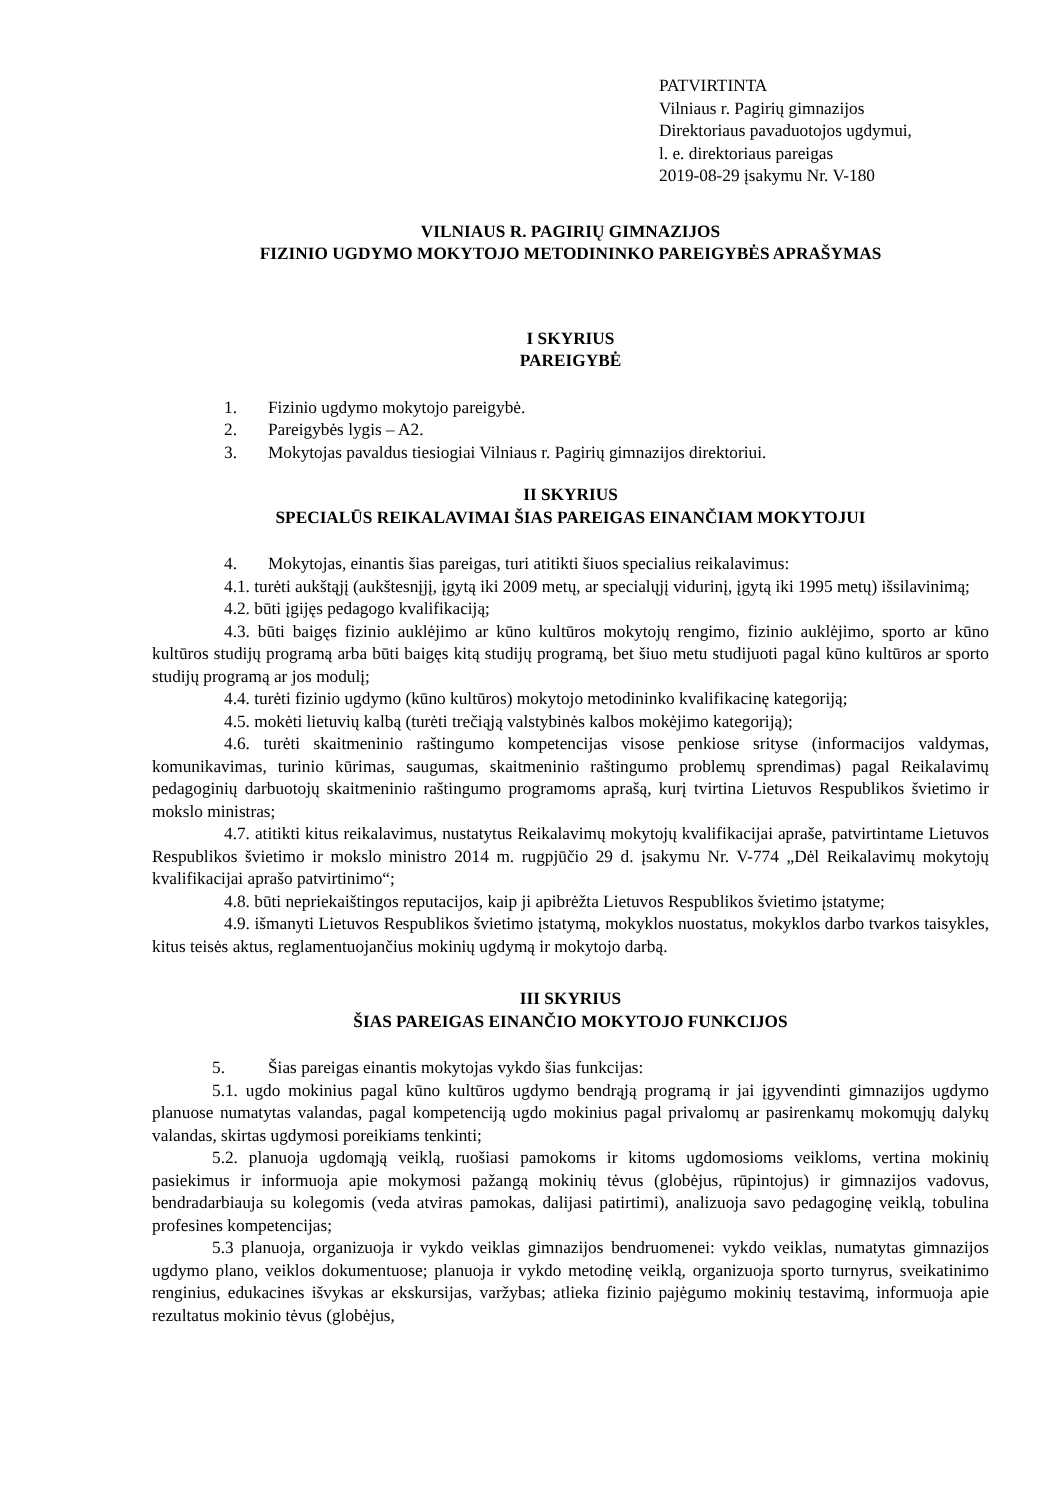PATVIRTINTA
Vilniaus r. Pagirių gimnazijos
Direktoriaus pavaduotojos ugdymui,
l. e. direktoriaus pareigas
2019-08-29 įsakymu Nr. V-180
VILNIAUS R. PAGIRIŲ GIMNAZIJOS
FIZINIO UGDYMO MOKYTOJO METODININKO PAREIGYBĖS APRAŠYMAS
I SKYRIUS
PAREIGYBĖ
1. Fizinio ugdymo mokytojo pareigybė.
2. Pareigybės lygis – A2.
3. Mokytojas pavaldus tiesiogiai Vilniaus r. Pagirių gimnazijos direktoriui.
II SKYRIUS
SPECIALŪS REIKALAVIMAI ŠIAS PAREIGAS EINANČIAM MOKYTOJUI
4. Mokytojas, einantis šias pareigas, turi atitikti šiuos specialius reikalavimus:
4.1. turėti aukštąjį (aukštesnįjį, įgytą iki 2009 metų, ar specialųjį vidurinį, įgytą iki 1995 metų) išsilavinimą;
4.2. būti įgijęs pedagogo kvalifikaciją;
4.3. būti baigęs fizinio auklėjimo ar kūno kultūros mokytojų rengimo, fizinio auklėjimo, sporto ar kūno kultūros studijų programą arba būti baigęs kitą studijų programą, bet šiuo metu studijuoti pagal kūno kultūros ar sporto studijų programą ar jos modulį;
4.4. turėti fizinio ugdymo (kūno kultūros) mokytojo metodininko kvalifikacinę kategoriją;
4.5. mokėti lietuvių kalbą (turėti trečiąją valstybinės kalbos mokėjimo kategoriją);
4.6. turėti skaitmeninio raštingumo kompetencijas visose penkiose srityse (informacijos valdymas, komunikavimas, turinio kūrimas, saugumas, skaitmeninio raštingumo problemų sprendimas) pagal Reikalavimų pedagoginių darbuotojų skaitmeninio raštingumo programoms aprašą, kurį tvirtina Lietuvos Respublikos švietimo ir mokslo ministras;
4.7. atitikti kitus reikalavimus, nustatytus Reikalavimų mokytojų kvalifikacijai apraše, patvirtintame Lietuvos Respublikos švietimo ir mokslo ministro 2014 m. rugpjūčio 29 d. įsakymu Nr. V-774 „Dėl Reikalavimų mokytojų kvalifikacijai aprašo patvirtinimo“;
4.8. būti nepriekaištingos reputacijos, kaip ji apibrėžta Lietuvos Respublikos švietimo įstatyme;
4.9. išmanyti Lietuvos Respublikos švietimo įstatymą, mokyklos nuostatus, mokyklos darbo tvarkos taisykles, kitus teisės aktus, reglamentuojančius mokinių ugdymą ir mokytojo darbą.
III SKYRIUS
ŠIAS PAREIGAS EINANČIO MOKYTOJO FUNKCIJOS
5. Šias pareigas einantis mokytojas vykdo šias funkcijas:
5.1. ugdo mokinius pagal kūno kultūros ugdymo bendrąją programą ir jai įgyvendinti gimnazijos ugdymo planuose numatytas valandas, pagal kompetenciją ugdo mokinius pagal privalomų ar pasirenkamų mokomųjų dalykų valandas, skirtas ugdymosi poreikiams tenkinti;
5.2. planuoja ugdomąją veiklą, ruošiasi pamokoms ir kitoms ugdomosioms veikloms, vertina mokinių pasiekimus ir informuoja apie mokymosi pažangą mokinių tėvus (globėjus, rūpintojus) ir gimnazijos vadovus, bendradarbiauja su kolegomis (veda atviras pamokas, dalijasi patirtimi), analizuoja savo pedagoginę veiklą, tobulina profesines kompetencijas;
5.3 planuoja, organizuoja ir vykdo veiklas gimnazijos bendruomenei: vykdo veiklas, numatytas gimnazijos ugdymo plano, veiklos dokumentuose; planuoja ir vykdo metodinę veiklą, organizuoja sporto turnyrus, sveikatinimo renginius, edukacines išvykas ar ekskursijas, varžybas; atlieka fizinio pajėgumo mokinių testavimą, informuoja apie rezultatus mokinio tėvus (globėjus,